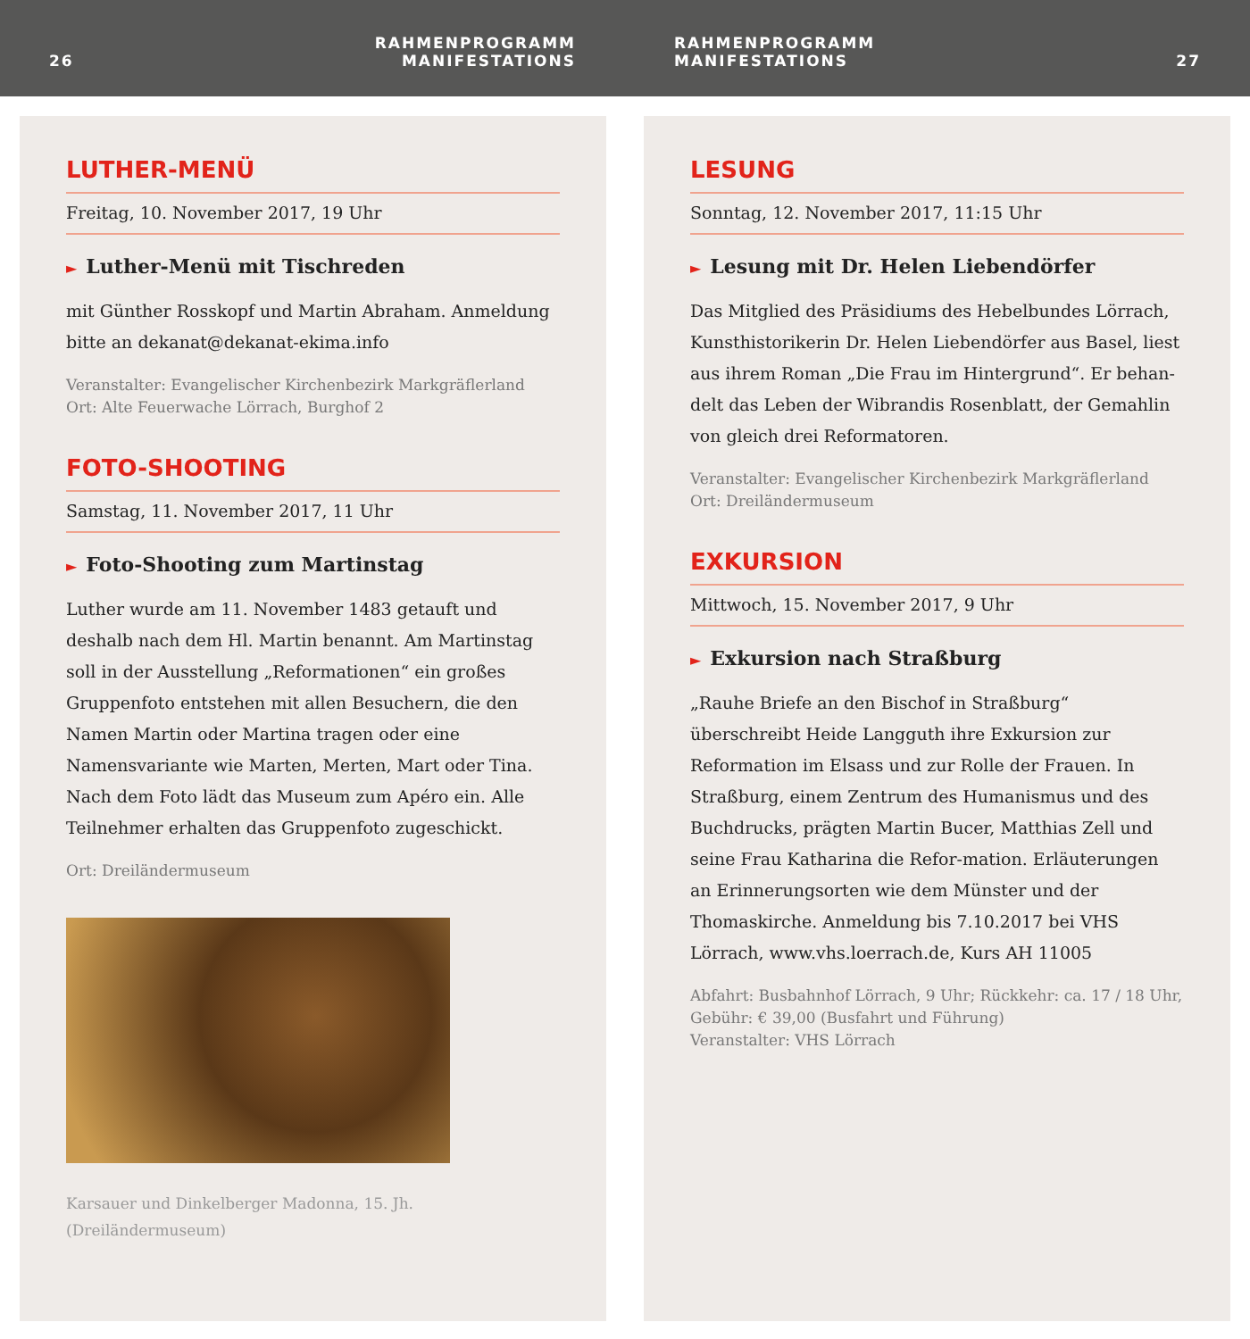26 RAHMENPROGRAMM
MANIFESTATIONS
RAHMENPROGRAMM
MANIFESTATIONS 27
LUTHER-MENÜ
Freitag, 10. November 2017, 19 Uhr
► Luther-Menü mit Tischreden
mit Günther Rosskopf und Martin Abraham. Anmeldung bitte an dekanat@dekanat-ekima.info
Veranstalter: Evangelischer Kirchenbezirk Markgräflerland
Ort: Alte Feuerwache Lörrach, Burghof 2
FOTO-SHOOTING
Samstag, 11. November 2017, 11 Uhr
► Foto-Shooting zum Martinstag
Luther wurde am 11. November 1483 getauft und deshalb nach dem Hl. Martin benannt. Am Martinstag soll in der Ausstellung „Reformationen“ ein großes Gruppenfoto entstehen mit allen Besuchern, die den Namen Martin oder Martina tragen oder eine Namensvariante wie Marten, Merten, Mart oder Tina. Nach dem Foto lädt das Museum zum Apéro ein. Alle Teilnehmer erhalten das Gruppenfoto zugeschickt.
Ort: Dreiländermuseum
Karsauer und Dinkelberger Madonna, 15. Jh.
(Dreiländermuseum)
LESUNG
Sonntag, 12. November 2017, 11:15 Uhr
► Lesung mit Dr. Helen Liebendörfer
Das Mitglied des Präsidiums des Hebelbundes Lörrach, Kunsthistorikerin Dr. Helen Liebendörfer aus Basel, liest aus ihrem Roman „Die Frau im Hintergrund“. Er behan-delt das Leben der Wibrandis Rosenblatt, der Gemahlin von gleich drei Reformatoren.
Veranstalter: Evangelischer Kirchenbezirk Markgräflerland
Ort: Dreiländermuseum
EXKURSION
Mittwoch, 15. November 2017, 9 Uhr
► Exkursion nach Straßburg
„Rauhe Briefe an den Bischof in Straßburg“ überschreibt Heide Langguth ihre Exkursion zur Reformation im Elsass und zur Rolle der Frauen. In Straßburg, einem Zentrum des Humanismus und des Buchdrucks, prägten Martin Bucer, Matthias Zell und seine Frau Katharina die Refor-mation. Erläuterungen an Erinnerungsorten wie dem Münster und der Thomaskirche. Anmeldung bis 7.10.2017 bei VHS Lörrach, www.vhs.loerrach.de, Kurs AH 11005
Abfahrt: Busbahnhof Lörrach, 9 Uhr; Rückkehr: ca. 17 / 18 Uhr, Gebühr: € 39,00 (Busfahrt und Führung)
Veranstalter: VHS Lörrach